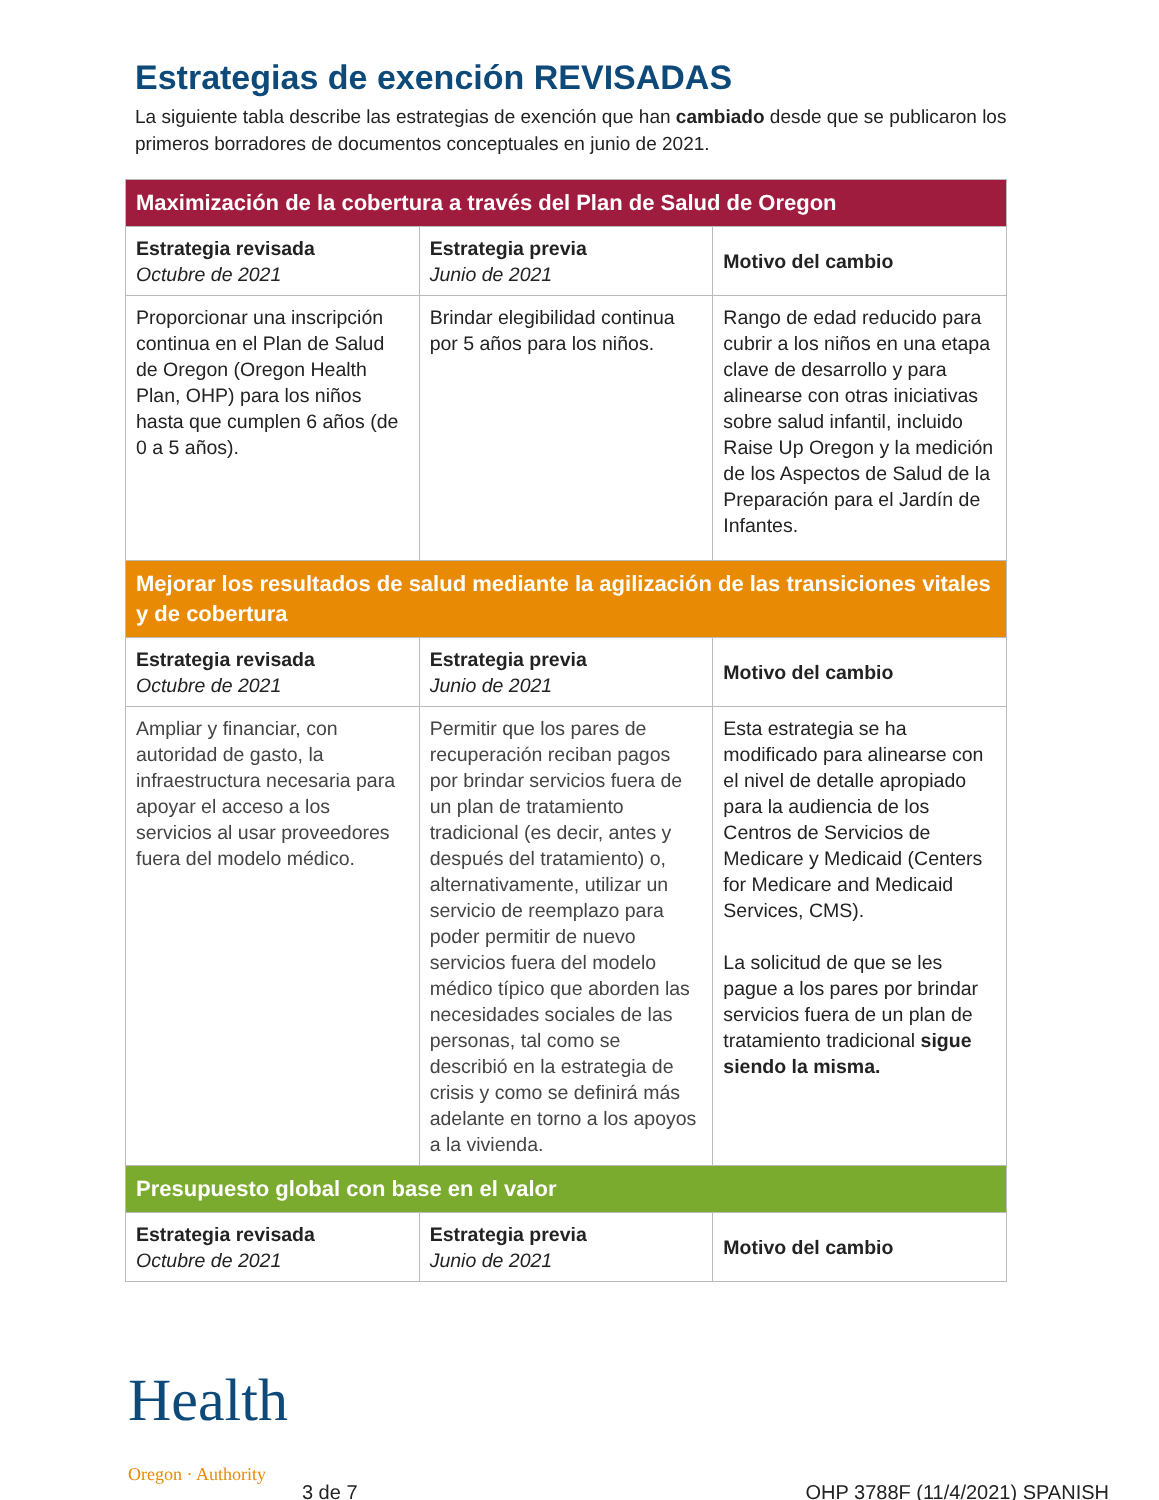Estrategias de exención REVISADAS
La siguiente tabla describe las estrategias de exención que han cambiado desde que se publicaron los primeros borradores de documentos conceptuales en junio de 2021.
| Maximización de la cobertura a través del Plan de Salud de Oregon | | |
| Estrategia revisada Octubre de 2021 | Estrategia previa Junio de 2021 | Motivo del cambio |
| Proporcionar una inscripción continua en el Plan de Salud de Oregon (Oregon Health Plan, OHP) para los niños hasta que cumplen 6 años (de 0 a 5 años). | Brindar elegibilidad continua por 5 años para los niños. | Rango de edad reducido para cubrir a los niños en una etapa clave de desarrollo y para alinearse con otras iniciativas sobre salud infantil, incluido Raise Up Oregon y la medición de los Aspectos de Salud de la Preparación para el Jardín de Infantes. |
| Mejorar los resultados de salud mediante la agilización de las transiciones vitales y de cobertura | | |
| Estrategia revisada Octubre de 2021 | Estrategia previa Junio de 2021 | Motivo del cambio |
| Ampliar y financiar, con autoridad de gasto, la infraestructura necesaria para apoyar el acceso a los servicios al usar proveedores fuera del modelo médico. | Permitir que los pares de recuperación reciban pagos por brindar servicios fuera de un plan de tratamiento tradicional (es decir, antes y después del tratamiento) o, alternativamente, utilizar un servicio de reemplazo para poder permitir de nuevo servicios fuera del modelo médico típico que aborden las necesidades sociales de las personas, tal como se describió en la estrategia de crisis y como se definirá más adelante en torno a los apoyos a la vivienda. | Esta estrategia se ha modificado para alinearse con el nivel de detalle apropiado para la audiencia de los Centros de Servicios de Medicare y Medicaid (Centers for Medicare and Medicaid Services, CMS). La solicitud de que se les pague a los pares por brindar servicios fuera de un plan de tratamiento tradicional sigue siendo la misma. |
| Presupuesto global con base en el valor | | |
| Estrategia revisada Octubre de 2021 | Estrategia previa Junio de 2021 | Motivo del cambio |
Health
Oregon · Authority
3 de 7
OHP 3788F (11/4/2021) SPANISH